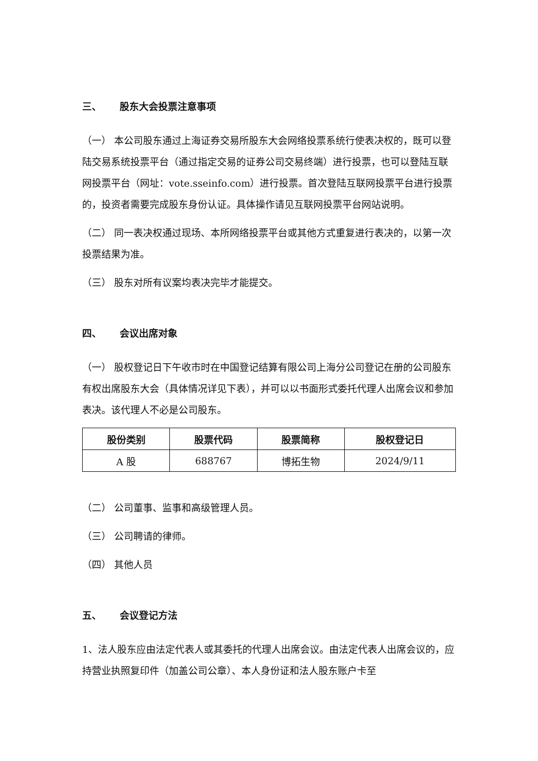三、 股东大会投票注意事项
（一） 本公司股东通过上海证券交易所股东大会网络投票系统行使表决权的，既可以登陆交易系统投票平台（通过指定交易的证券公司交易终端）进行投票，也可以登陆互联网投票平台（网址：vote.sseinfo.com）进行投票。首次登陆互联网投票平台进行投票的，投资者需要完成股东身份认证。具体操作请见互联网投票平台网站说明。
（二） 同一表决权通过现场、本所网络投票平台或其他方式重复进行表决的，以第一次投票结果为准。
（三） 股东对所有议案均表决完毕才能提交。
四、 会议出席对象
（一） 股权登记日下午收市时在中国登记结算有限公司上海分公司登记在册的公司股东有权出席股东大会（具体情况详见下表），并可以以书面形式委托代理人出席会议和参加表决。该代理人不必是公司股东。
| 股份类别 | 股票代码 | 股票简称 | 股权登记日 |
| --- | --- | --- | --- |
| A 股 | 688767 | 博拓生物 | 2024/9/11 |
（二） 公司董事、监事和高级管理人员。
（三） 公司聘请的律师。
（四） 其他人员
五、 会议登记方法
1、法人股东应由法定代表人或其委托的代理人出席会议。由法定代表人出席会议的，应持营业执照复印件（加盖公司公章）、本人身份证和法人股东账户卡至